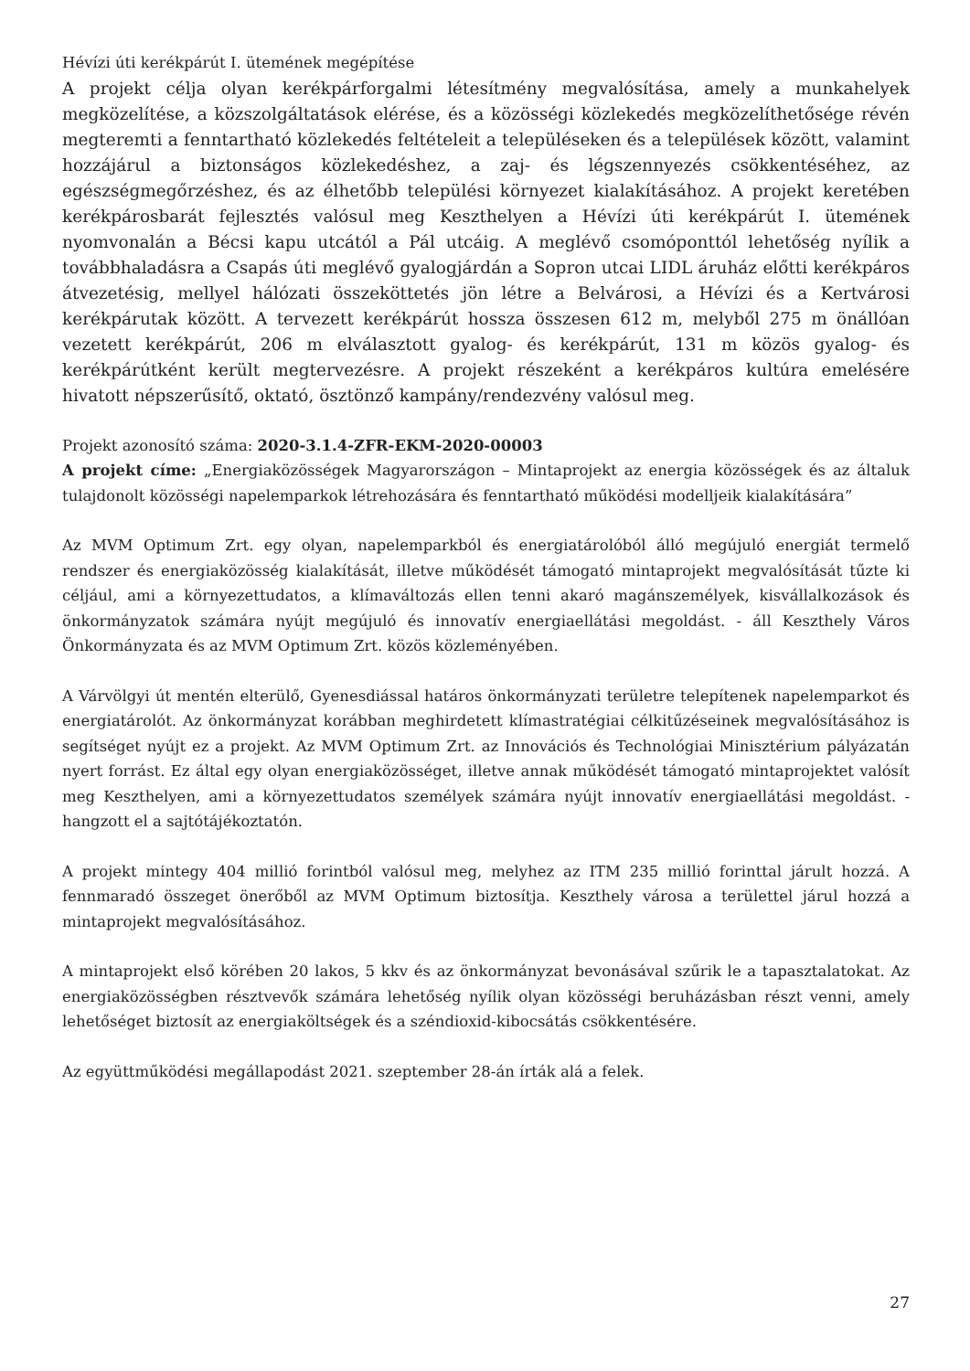Hévízi úti kerékpárút I. ütemének megépítése
A projekt célja olyan kerékpárforgalmi létesítmény megvalósítása, amely a munkahelyek megközelítése, a közszolgáltatások elérése, és a közösségi közlekedés megközelíthetősége révén megteremti a fenntartható közlekedés feltételeit a településeken és a települések között, valamint hozzájárul a biztonságos közlekedéshez, a zaj- és légszennyezés csökkentéséhez, az egészségmegőrzéshez, és az élhetőbb települési környezet kialakításához. A projekt keretében kerékpárosbarát fejlesztés valósul meg Keszthelyen a Hévízi úti kerékpárút I. ütemének nyomvonalán a Bécsi kapu utcától a Pál utcáig. A meglévő csomóponttól lehetőség nyílik a továbbhaladásra a Csapás úti meglévő gyalogjárdán a Sopron utcai LIDL áruház előtti kerékpáros átvezetésig, mellyel hálózati összeköttetés jön létre a Belvárosi, a Hévízi és a Kertvárosi kerékpárutak között. A tervezett kerékpárút hossza összesen 612 m, melyből 275 m önállóan vezetett kerékpárút, 206 m elválasztott gyalog- és kerékpárút, 131 m közös gyalog- és kerékpárútként került megtervezésre. A projekt részeként a kerékpáros kultúra emelésére hivatott népszerűsítő, oktató, ösztönző kampány/rendezvény valósul meg.
Projekt azonosító száma: 2020-3.1.4-ZFR-EKM-2020-00003
A projekt címe: „Energiaközösségek Magyarországon – Mintaprojekt az energia közösségek és az általuk tulajdonolt közösségi napelemparkok létrehozására és fenntartható működési modelljeik kialakítására”
Az MVM Optimum Zrt. egy olyan, napelemparkból és energiatárolóból álló megújuló energiát termelő rendszer és energiaközösség kialakítását, illetve működését támogató mintaprojekt megvalósítását tűzte ki céljául, ami a környezettudatos, a klímaváltozás ellen tenni akaró magánszemélyek, kisvállalkozások és önkormányzatok számára nyújt megújuló és innovatív energiaellátási megoldást. - áll Keszthely Város Önkormányzata és az MVM Optimum Zrt. közös közleményében.
A Várvölgyi út mentén elterülő, Gyenesdiással határos önkormányzati területre telepítenek napelemparkot és energiatárolót. Az önkormányzat korábban meghirdetett klímastratégiai célkitűzéseinek megvalósításához is segítséget nyújt ez a projekt. Az MVM Optimum Zrt. az Innovációs és Technológiai Minisztérium pályázatán nyert forrást. Ez által egy olyan energiaközösséget, illetve annak működését támogató mintaprojektet valósít meg Keszthelyen, ami a környezettudatos személyek számára nyújt innovatív energiaellátási megoldást. - hangzott el a sajtótájékoztatón.
A projekt mintegy 404 millió forintból valósul meg, melyhez az ITM 235 millió forinttal járult hozzá. A fennmaradó összeget önerőből az MVM Optimum biztosítja. Keszthely városa a területtel járul hozzá a mintaprojekt megvalósításához.
A mintaprojekt első körében 20 lakos, 5 kkv és az önkormányzat bevonásával szűrik le a tapasztalatokat. Az energiaközösségben résztvevők számára lehetőség nyílik olyan közösségi beruházásban részt venni, amely lehetőséget biztosít az energiaköltségek és a széndioxid-kibocsátás csökkentésére.
Az együttműködési megállapodást 2021. szeptember 28-án írták alá a felek.
27